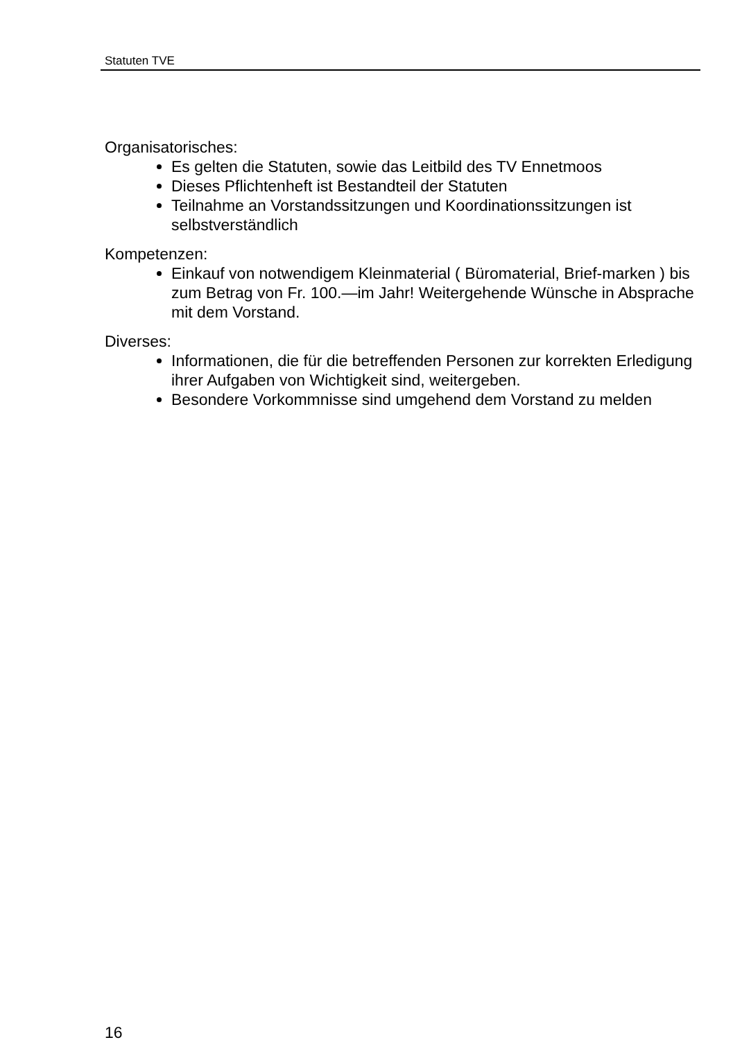Statuten TVE
Organisatorisches:
Es gelten die Statuten, sowie das Leitbild des TV Ennetmoos
Dieses Pflichtenheft ist Bestandteil der Statuten
Teilnahme an Vorstandssitzungen und Koordinationssitzungen ist selbstverständlich
Kompetenzen:
Einkauf von notwendigem Kleinmaterial ( Büromaterial, Brief-marken ) bis zum Betrag von Fr. 100.—im Jahr! Weitergehende Wünsche in Absprache mit dem Vorstand.
Diverses:
Informationen, die für die betreffenden Personen zur korrekten Erledigung ihrer Aufgaben von Wichtigkeit sind, weitergeben.
Besondere Vorkommnisse sind umgehend dem Vorstand zu melden
16